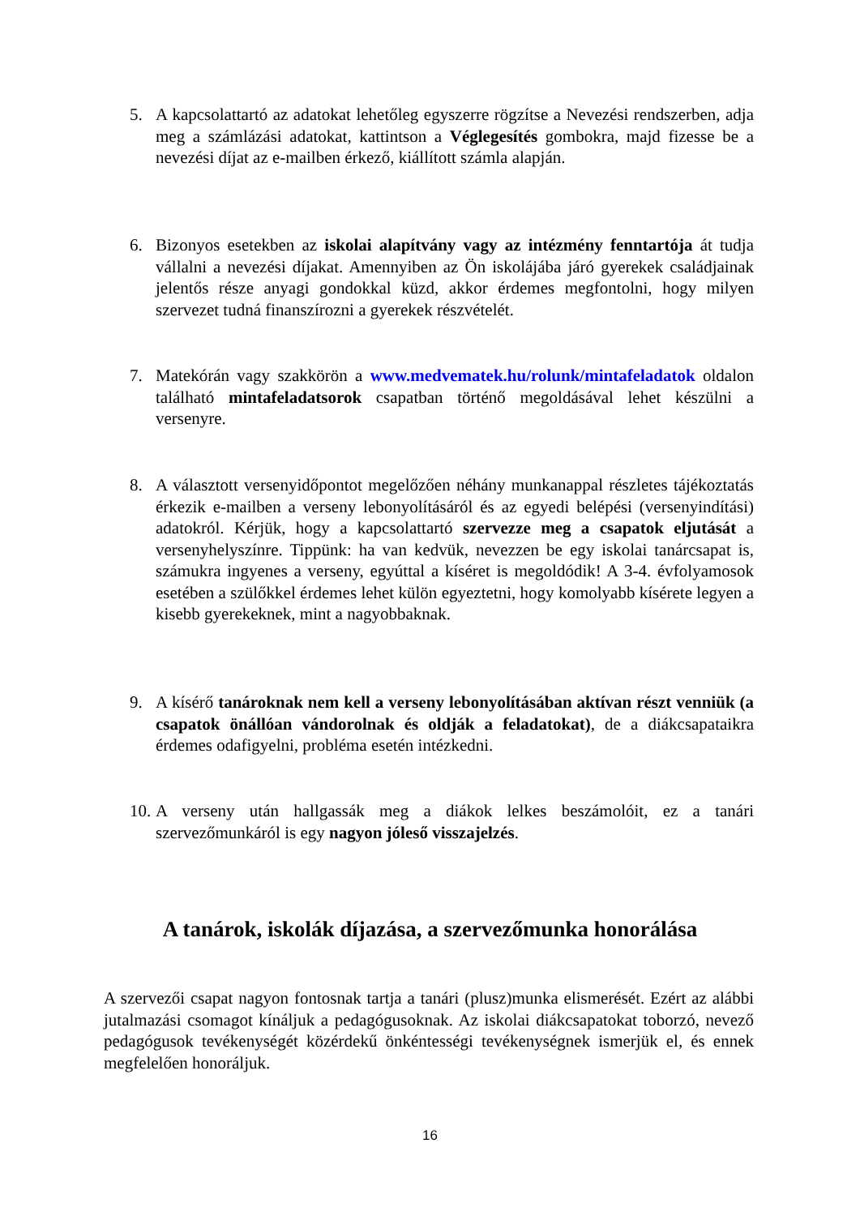5. A kapcsolattartó az adatokat lehetőleg egyszerre rögzítse a Nevezési rendszerben, adja meg a számlázási adatokat, kattintson a Véglegesítés gombokra, majd fizesse be a nevezési díjat az e-mailben érkező, kiállított számla alapján.
6. Bizonyos esetekben az iskolai alapítvány vagy az intézmény fenntartója át tudja vállalni a nevezési díjakat. Amennyiben az Ön iskolájába járó gyerekek családjainak jelentős része anyagi gondokkal küzd, akkor érdemes megfontolni, hogy milyen szervezet tudná finanszírozni a gyerekek részvételét.
7. Matekórán vagy szakkörön a www.medvematek.hu/rolunk/mintafeladatok oldalon található mintafeladatsorok csapatban történő megoldásával lehet készülni a versenyre.
8. A választott versenyidőpontot megelőzően néhány munkanappal részletes tájékoztatás érkezik e-mailben a verseny lebonyolításáról és az egyedi belépési (versenyindítási) adatokról. Kérjük, hogy a kapcsolattartó szervezze meg a csapatok eljutását a versenyhelyszínre. Tippünk: ha van kedvük, nevezzen be egy iskolai tanárcsapat is, számukra ingyenes a verseny, egyúttal a kíséret is megoldódik! A 3-4. évfolyamosok esetében a szülőkkel érdemes lehet külön egyeztetni, hogy komolyabb kísérete legyen a kisebb gyerekeknek, mint a nagyobbaknak.
9. A kísérő tanároknak nem kell a verseny lebonyolításában aktívan részt venniük (a csapatok önállóan vándorolnak és oldják a feladatokat), de a diákcsapataikra érdemes odafigyelni, probléma esetén intézkedni.
10. A verseny után hallgassák meg a diákok lelkes beszámolóit, ez a tanári szervezőmunkáról is egy nagyon jóleső visszajelzés.
A tanárok, iskolák díjazása, a szervezőmunka honorálása
A szervezői csapat nagyon fontosnak tartja a tanári (plusz)munka elismerését. Ezért az alábbi jutalmazási csomagot kínáljuk a pedagógusoknak. Az iskolai diákcsapatokat toborzó, nevező pedagógusok tevékenységét közérdekű önkéntességi tevékenységnek ismerjük el, és ennek megfelelően honoráljuk.
16